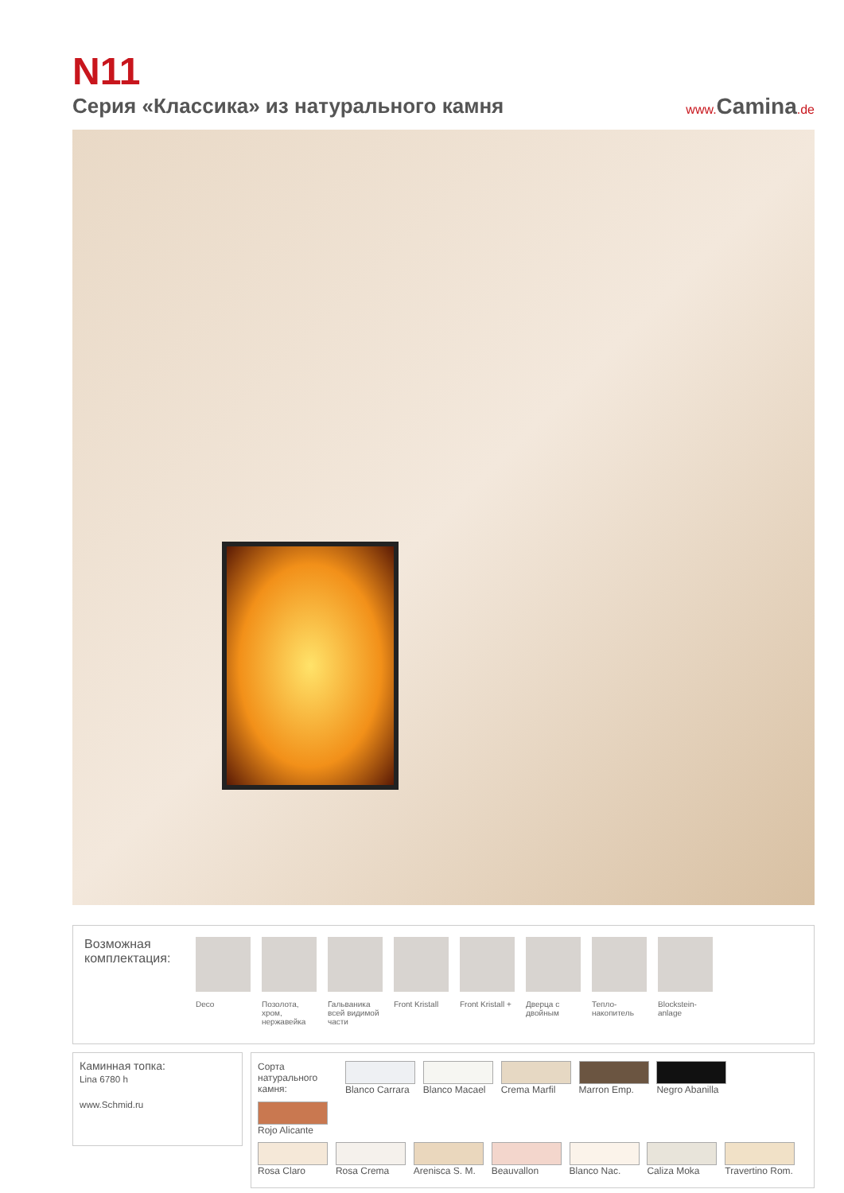N11
Серия «Классика» из натурального камня
www. Camina.de
Возможная комплектация:
Deco Позолота, хром, нержавейка
Гальваника всей видимой части
Front Kristall
Front Kristall +
Дверца с двойным
Тепло-накопитель
Blockstein-anlage
Каминная топка:
Lina 6780 h
www.Schmid.ru
Сорта натурального камня:
Blanco Carrara
Blanco Macael
Crema Marfil Marron Emp.
Negro Abanilla
Rojo Alicante
Rosa Claro Rosa Crema
Arenisca S. M.
Beauvallon Blanco Nac. Caliza Moka
Travertino Rom.